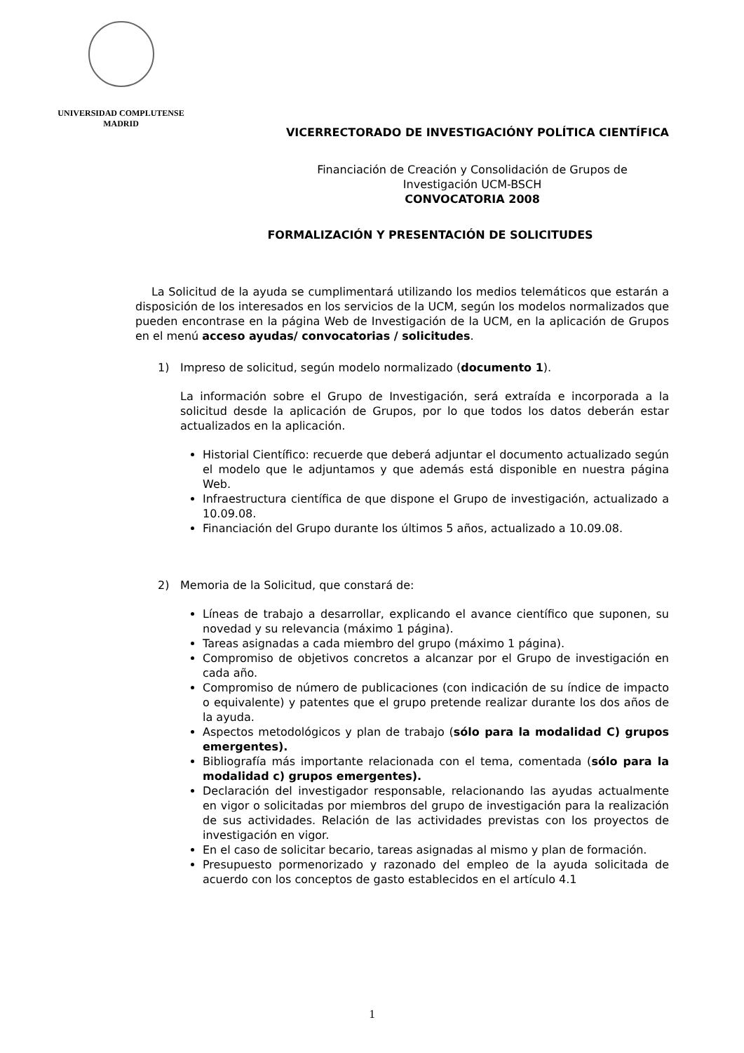UNIVERSIDAD COMPLUTENSE
MADRID
VICERRECTORADO DE INVESTIGACIÓNY POLÍTICA CIENTÍFICA
Financiación de Creación y Consolidación de Grupos de
Investigación UCM-BSCH
CONVOCATORIA 2008
FORMALIZACIÓN Y PRESENTACIÓN DE SOLICITUDES
La Solicitud de la ayuda se cumplimentará utilizando los medios telemáticos que estarán a disposición de los interesados en los servicios de la UCM, según los modelos normalizados que pueden encontrase en la página Web de Investigación de la UCM, en la aplicación de Grupos en el menú acceso ayudas/ convocatorias / solicitudes.
1) Impreso de solicitud, según modelo normalizado (documento 1).
La información sobre el Grupo de Investigación, será extraída e incorporada a la solicitud desde la aplicación de Grupos, por lo que todos los datos deberán estar actualizados en la aplicación.
Historial Científico: recuerde que deberá adjuntar el documento actualizado según el modelo que le adjuntamos y que además está disponible en nuestra página Web.
Infraestructura científica de que dispone el Grupo de investigación, actualizado a 10.09.08.
Financiación del Grupo durante los últimos 5 años, actualizado a 10.09.08.
2) Memoria de la Solicitud, que constará de:
Líneas de trabajo a desarrollar, explicando el avance científico que suponen, su novedad y su relevancia (máximo 1 página).
Tareas asignadas a cada miembro del grupo (máximo 1 página).
Compromiso de objetivos concretos a alcanzar por el Grupo de investigación en cada año.
Compromiso de número de publicaciones (con indicación de su índice de impacto o equivalente) y patentes que el grupo pretende realizar durante los dos años de la ayuda.
Aspectos metodológicos y plan de trabajo (sólo para la modalidad C) grupos emergentes).
Bibliografía más importante relacionada con el tema, comentada (sólo para la modalidad c) grupos emergentes).
Declaración del investigador responsable, relacionando las ayudas actualmente en vigor o solicitadas por miembros del grupo de investigación para la realización de sus actividades. Relación de las actividades previstas con los proyectos de investigación en vigor.
En el caso de solicitar becario, tareas asignadas al mismo y plan de formación.
Presupuesto pormenorizado y razonado del empleo de la ayuda solicitada de acuerdo con los conceptos de gasto establecidos en el artículo 4.1
1